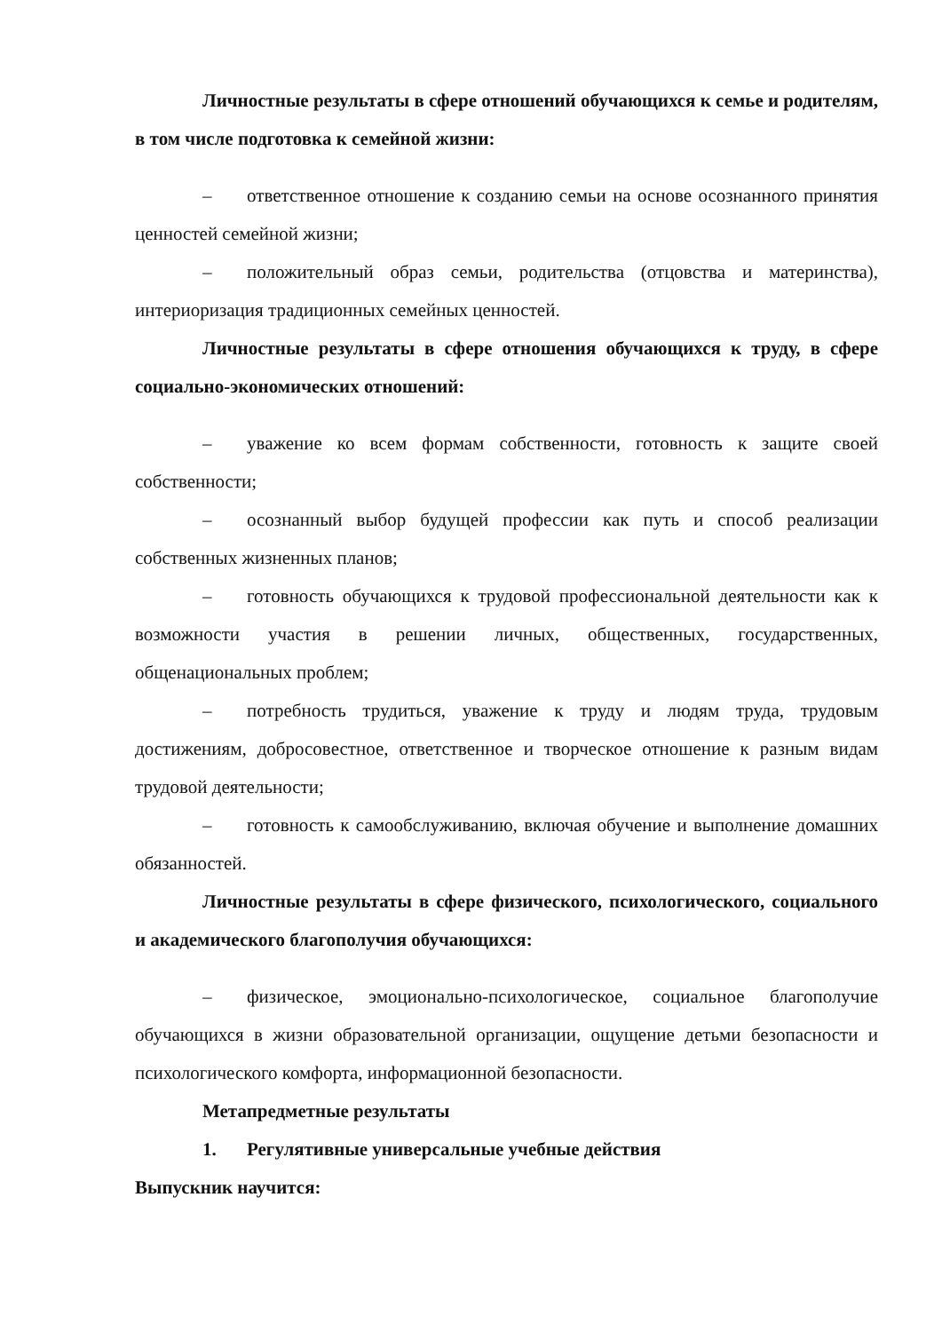Личностные результаты в сфере отношений обучающихся к семье и родителям, в том числе подготовка к семейной жизни:
– ответственное отношение к созданию семьи на основе осознанного принятия ценностей семейной жизни;
– положительный образ семьи, родительства (отцовства и материнства), интериоризация традиционных семейных ценностей.
Личностные результаты в сфере отношения обучающихся к труду, в сфере социально-экономических отношений:
– уважение ко всем формам собственности, готовность к защите своей собственности;
– осознанный выбор будущей профессии как путь и способ реализации собственных жизненных планов;
– готовность обучающихся к трудовой профессиональной деятельности как к возможности участия в решении личных, общественных, государственных, общенациональных проблем;
– потребность трудиться, уважение к труду и людям труда, трудовым достижениям, добросовестное, ответственное и творческое отношение к разным видам трудовой деятельности;
– готовность к самообслуживанию, включая обучение и выполнение домашних обязанностей.
Личностные результаты в сфере физического, психологического, социального и академического благополучия обучающихся:
– физическое, эмоционально-психологическое, социальное благополучие обучающихся в жизни образовательной организации, ощущение детьми безопасности и психологического комфорта, информационной безопасности.
Метапредметные результаты
1. Регулятивные универсальные учебные действия
Выпускник научится: